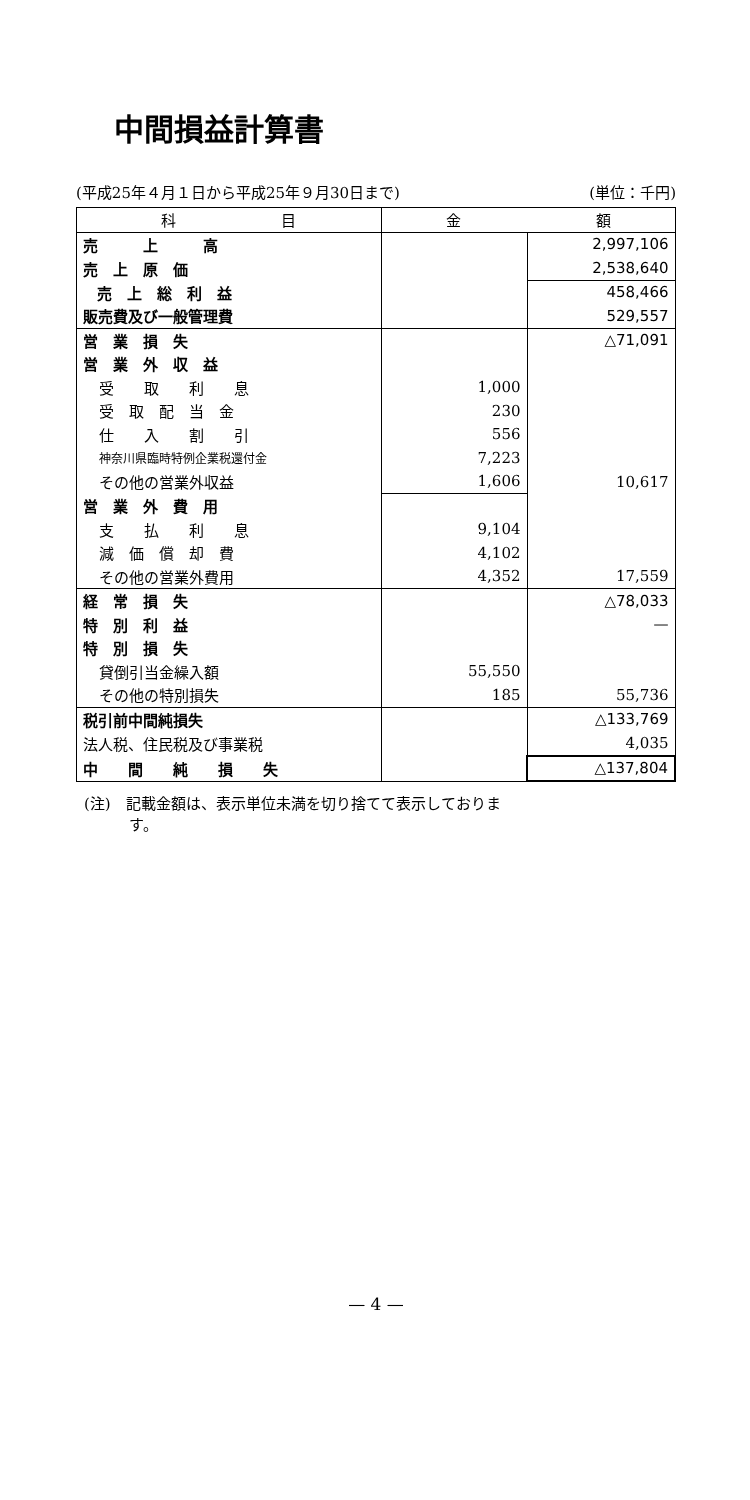中間損益計算書
(平成25年４月１日から平成25年９月30日まで) (単位：千円)
| 科 目 | 金 額 | |
| --- | --- | --- |
| 売 上 高 | | 2,997,106 |
| 売 上 原 価 | | 2,538,640 |
| 売 上 総 利 益 | | 458,466 |
| 販売費及び一般管理費 | | 529,557 |
| 営 業 損 失 | | △71,091 |
| 営 業 外 収 益 | | |
| 受 取 利 息 | 1,000 | |
| 受 取 配 当 金 | 230 | |
| 仕 入 割 引 | 556 | |
| 神奈川県臨時特例企業税還付金 | 7,223 | |
| その他の営業外収益 | 1,606 | 10,617 |
| 営 業 外 費 用 | | |
| 支 払 利 息 | 9,104 | |
| 減 価 償 却 費 | 4,102 | |
| その他の営業外費用 | 4,352 | 17,559 |
| 経 常 損 失 | | △78,033 |
| 特 別 利 益 | | — |
| 特 別 損 失 | | |
| 貸倒引当金繰入額 | 55,550 | |
| その他の特別損失 | 185 | 55,736 |
| 税引前中間純損失 | | △133,769 |
| 法人税、住民税及び事業税 | | 4,035 |
| 中 間 純 損 失 | | △137,804 |
(注)　記載金額は、表示単位未満を切り捨てて表示しておりま
　　　す。
— 4 —